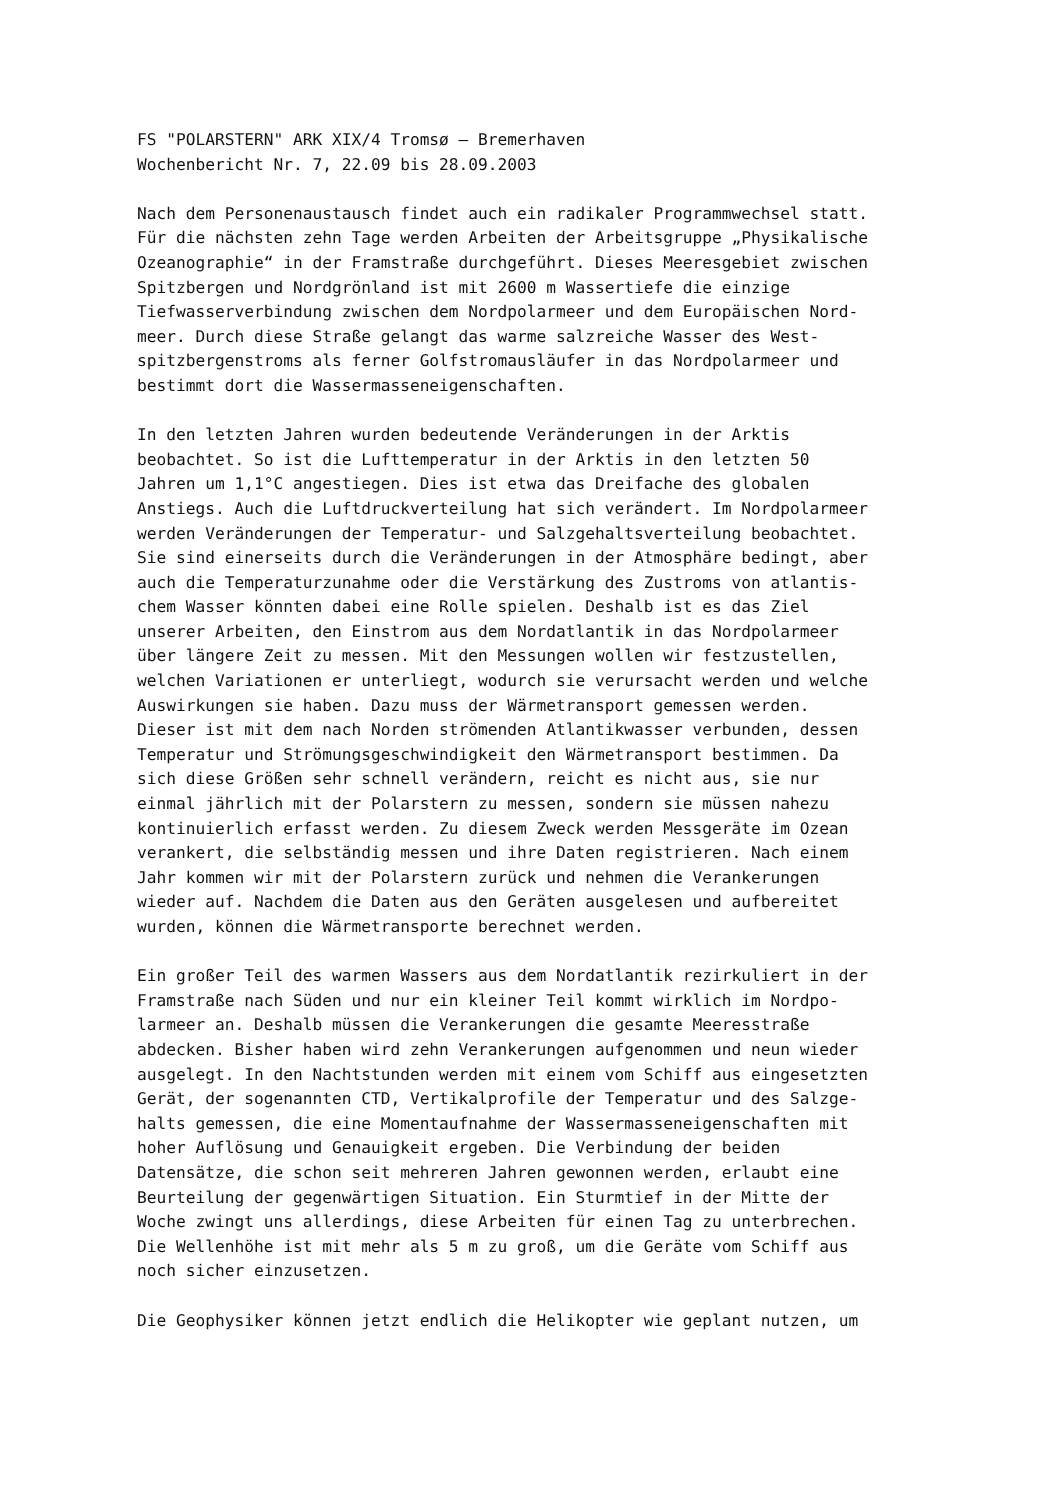FS "POLARSTERN" ARK XIX/4 Tromsø – Bremerhaven Wochenbericht Nr. 7, 22.09 bis 28.09.2003
Nach dem Personenaustausch findet auch ein radikaler Programmwechsel statt. Für die nächsten zehn Tage werden Arbeiten der Arbeitsgruppe „Physikalische Ozeanographie“ in der Framstraße durchgeführt. Dieses Meeresgebiet zwischen Spitzbergen und Nordgrönland ist mit 2600 m Wassertiefe die einzige Tiefwasserverbindung zwischen dem Nordpolarmeer und dem Europäischen Nord- meer. Durch diese Straße gelangt das warme salzreiche Wasser des West- spitzbergenstroms als ferner Golfstromausläufer in das Nordpolarmeer und bestimmt dort die Wassermasseneigenschaften.
In den letzten Jahren wurden bedeutende Veränderungen in der Arktis beobachtet. So ist die Lufttemperatur in der Arktis in den letzten 50 Jahren um 1,1°C angestiegen. Dies ist etwa das Dreifache des globalen Anstiegs. Auch die Luftdruckverteilung hat sich verändert. Im Nordpolarmeer werden Veränderungen der Temperatur- und Salzgehaltsverteilung beobachtet. Sie sind einerseits durch die Veränderungen in der Atmosphäre bedingt, aber auch die Temperaturzunahme oder die Verstärkung des Zustroms von atlantis- chem Wasser könnten dabei eine Rolle spielen. Deshalb ist es das Ziel unserer Arbeiten, den Einstrom aus dem Nordatlantik in das Nordpolarmeer über längere Zeit zu messen. Mit den Messungen wollen wir festzustellen, welchen Variationen er unterliegt, wodurch sie verursacht werden und welche Auswirkungen sie haben. Dazu muss der Wärmetransport gemessen werden. Dieser ist mit dem nach Norden strömenden Atlantikwasser verbunden, dessen Temperatur und Strömungsgeschwindigkeit den Wärmetransport bestimmen. Da sich diese Größen sehr schnell verändern, reicht es nicht aus, sie nur einmal jährlich mit der Polarstern zu messen, sondern sie müssen nahezu kontinuierlich erfasst werden. Zu diesem Zweck werden Messgeräte im Ozean verankert, die selbständig messen und ihre Daten registrieren. Nach einem Jahr kommen wir mit der Polarstern zurück und nehmen die Verankerungen wieder auf. Nachdem die Daten aus den Geräten ausgelesen und aufbereitet wurden, können die Wärmetransporte berechnet werden.
Ein großer Teil des warmen Wassers aus dem Nordatlantik rezirkuliert in der Framstraße nach Süden und nur ein kleiner Teil kommt wirklich im Nordpo- larmeer an. Deshalb müssen die Verankerungen die gesamte Meeresstraße abdecken. Bisher haben wird zehn Verankerungen aufgenommen und neun wieder ausgelegt. In den Nachtstunden werden mit einem vom Schiff aus eingesetzten Gerät, der sogenannten CTD, Vertikalprofile der Temperatur und des Salzge- halts gemessen, die eine Momentaufnahme der Wassermasseneigenschaften mit hoher Auflösung und Genauigkeit ergeben. Die Verbindung der beiden Datensätze, die schon seit mehreren Jahren gewonnen werden, erlaubt eine Beurteilung der gegenwärtigen Situation. Ein Sturmtief in der Mitte der Woche zwingt uns allerdings, diese Arbeiten für einen Tag zu unterbrechen. Die Wellenhöhe ist mit mehr als 5 m zu groß, um die Geräte vom Schiff aus noch sicher einzusetzen.
Die Geophysiker können jetzt endlich die Helikopter wie geplant nutzen, um